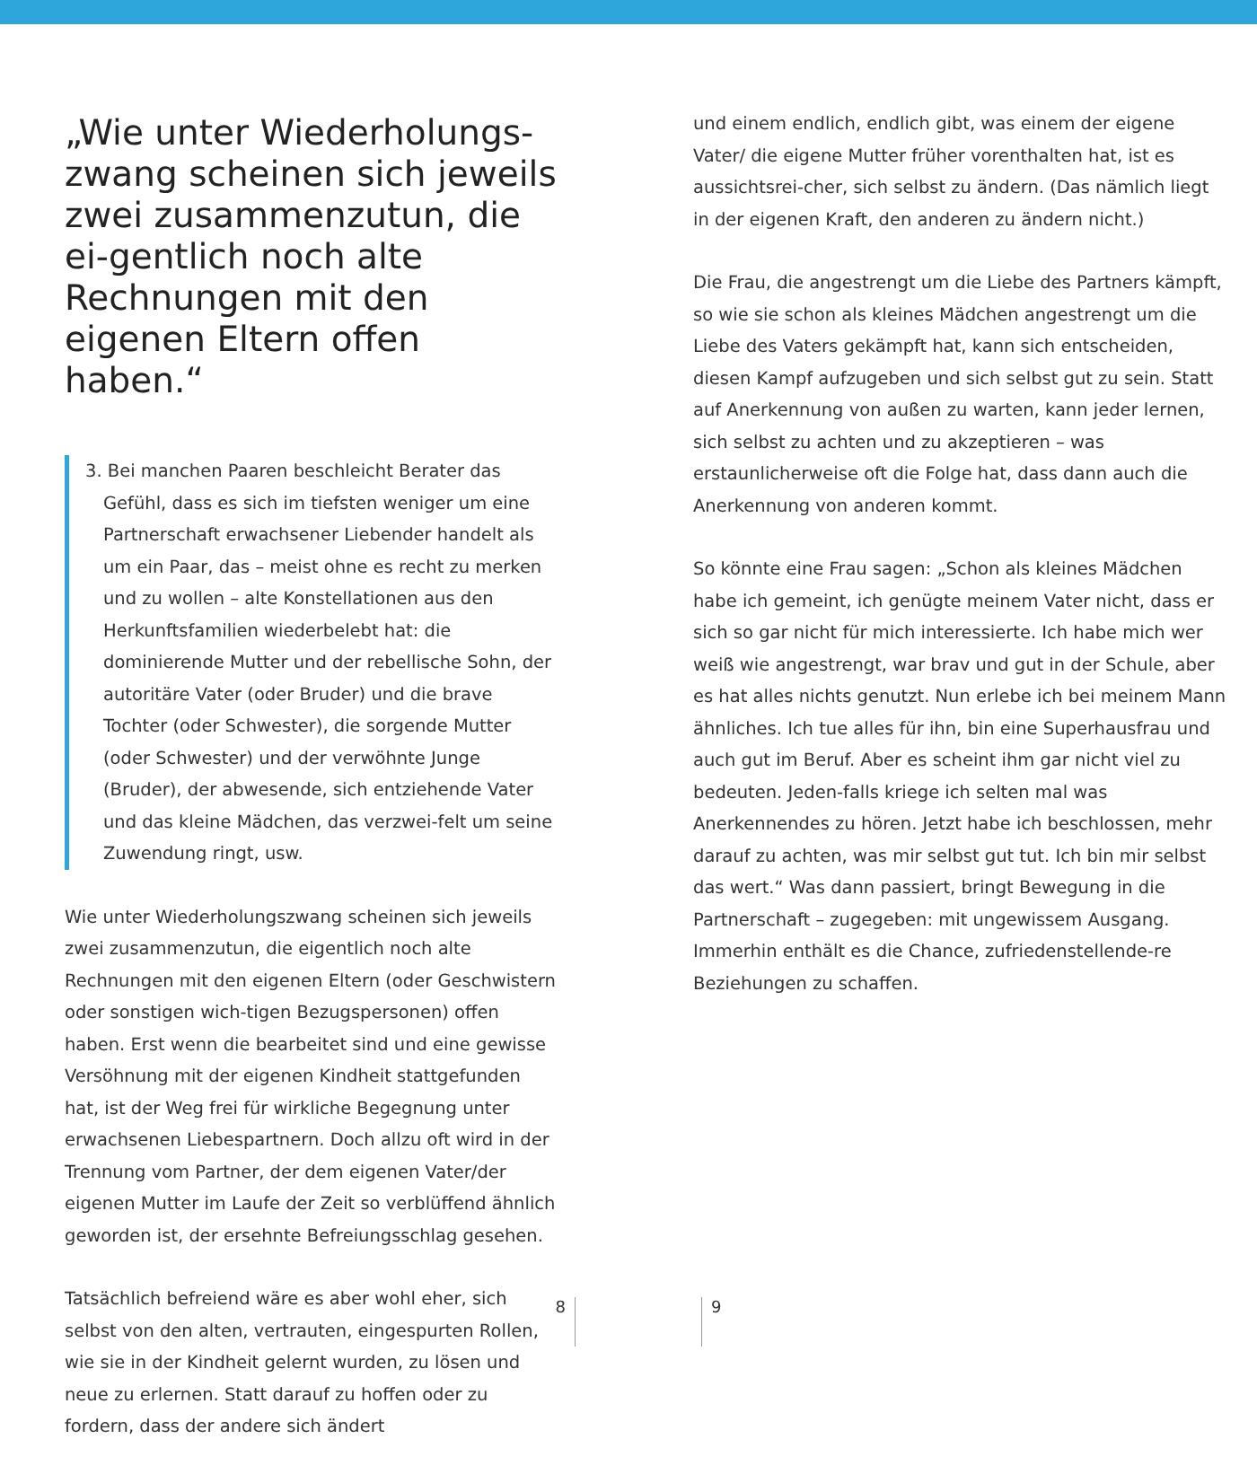„Wie unter Wiederholungs-zwang scheinen sich jeweils zwei zusammenzutun, die ei-gentlich noch alte Rechnungen mit den eigenen Eltern offen haben.“
3. Bei manchen Paaren beschleicht Berater das Gefühl, dass es sich im tiefsten weniger um eine Partnerschaft erwachsener Liebender handelt als um ein Paar, das – meist ohne es recht zu merken und zu wollen – alte Konstellationen aus den Herkunftsfamilien wiederbelebt hat: die dominierende Mutter und der rebellische Sohn, der autoritäre Vater (oder Bruder) und die brave Tochter (oder Schwester), die sorgende Mutter (oder Schwester) und der verwöhnte Junge (Bruder), der abwesende, sich entziehende Vater und das kleine Mädchen, das verzwei-felt um seine Zuwendung ringt, usw.
Wie unter Wiederholungszwang scheinen sich jeweils zwei zusammenzutun, die eigentlich noch alte Rechnungen mit den eigenen Eltern (oder Geschwistern oder sonstigen wich-tigen Bezugspersonen) offen haben. Erst wenn die bearbeitet sind und eine gewisse Versöhnung mit der eigenen Kindheit stattgefunden hat, ist der Weg frei für wirkliche Begegnung unter erwachsenen Liebespartnern. Doch allzu oft wird in der Trennung vom Partner, der dem eigenen Vater/der eigenen Mutter im Laufe der Zeit so verblüffend ähnlich geworden ist, der ersehnte Befreiungsschlag gesehen.
Tatsächlich befreiend wäre es aber wohl eher, sich selbst von den alten, vertrauten, eingespurten Rollen, wie sie in der Kindheit gelernt wurden, zu lösen und neue zu erlernen. Statt darauf zu hoffen oder zu fordern, dass der andere sich ändert
und einem endlich, endlich gibt, was einem der eigene Vater/ die eigene Mutter früher vorenthalten hat, ist es aussichtsrei-cher, sich selbst zu ändern. (Das nämlich liegt in der eigenen Kraft, den anderen zu ändern nicht.)
Die Frau, die angestrengt um die Liebe des Partners kämpft, so wie sie schon als kleines Mädchen angestrengt um die Liebe des Vaters gekämpft hat, kann sich entscheiden, diesen Kampf aufzugeben und sich selbst gut zu sein. Statt auf Anerkennung von außen zu warten, kann jeder lernen, sich selbst zu achten und zu akzeptieren – was erstaunlicherweise oft die Folge hat, dass dann auch die Anerkennung von anderen kommt.
So könnte eine Frau sagen: „Schon als kleines Mädchen habe ich gemeint, ich genügte meinem Vater nicht, dass er sich so gar nicht für mich interessierte. Ich habe mich wer weiß wie angestrengt, war brav und gut in der Schule, aber es hat alles nichts genutzt. Nun erlebe ich bei meinem Mann ähnliches. Ich tue alles für ihn, bin eine Superhausfrau und auch gut im Beruf. Aber es scheint ihm gar nicht viel zu bedeuten. Jeden-falls kriege ich selten mal was Anerkennendes zu hören. Jetzt habe ich beschlossen, mehr darauf zu achten, was mir selbst gut tut. Ich bin mir selbst das wert.“ Was dann passiert, bringt Bewegung in die Partnerschaft – zugegeben: mit ungewissem Ausgang. Immerhin enthält es die Chance, zufriedenstellende-re Beziehungen zu schaffen.
8 9